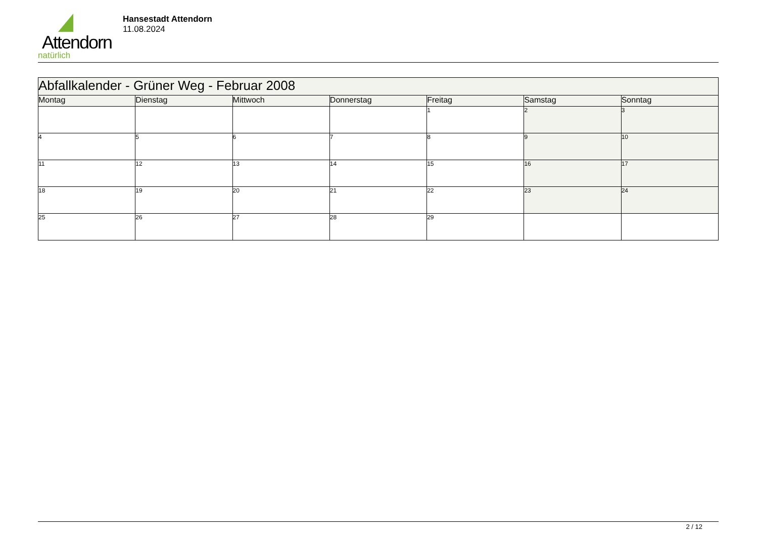Attendorn
natürlich
Hansestadt Attendorn
11.08.2024
| Abfallkalender - Grüner Weg - Februar 2008 | | | | | | |
| --- | --- | --- | --- | --- | --- | --- |
| Montag | Dienstag | Mittwoch | Donnerstag | Freitag | Samstag | Sonntag |
| | | | | 1 | 2 | 3 |
| 4 | 5 | 6 | 7 | 8 | 9 | 10 |
| 11 | 12 | 13 | 14 | 15 | 16 | 17 |
| 18 | 19 | 20 | 21 | 22 | 23 | 24 |
| 25 | 26 | 27 | 28 | 29 | | |
2 / 12